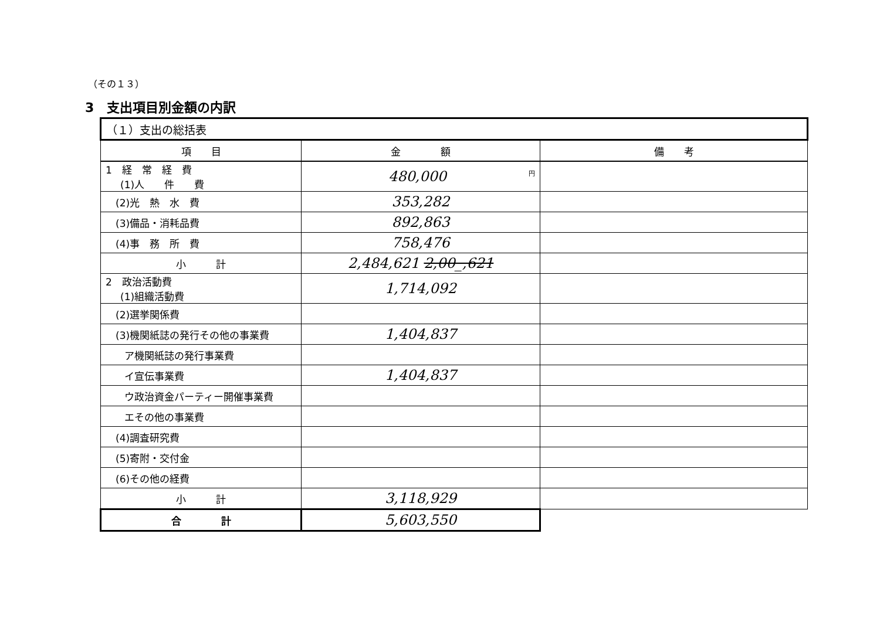（その１３）
3　支出項目別金額の内訳
| （１）支出の総括表 | | |
| 項 目 | 金 額 | 備 考 |
| 1 経 常 経 費 (1)人 件 費 | 円 480,000 | |
| (2)光 熱 水 費 | 353,282 | |
| (3)備品・消耗品費 | 892,863 | |
| (4)事 務 所 費 | 758,476 | |
| 小 計 | 2,484,621 2,00_,621 | |
| 2 政治活動費 (1)組織活動費 | 1,714,092 | |
| (2)選挙関係費 | | |
| (3)機関紙誌の発行その他の事業費 | 1,404,837 | |
| ア機関紙誌の発行事業費 | | |
| イ宣伝事業費 | 1,404,837 | |
| ウ政治資金パーティー開催事業費 | | |
| エその他の事業費 | | |
| (4)調査研究費 | | |
| (5)寄附・交付金 | | |
| (6)その他の経費 | | |
| 小 計 | 3,118,929 | |
| 合 計 | 5,603,550 | |